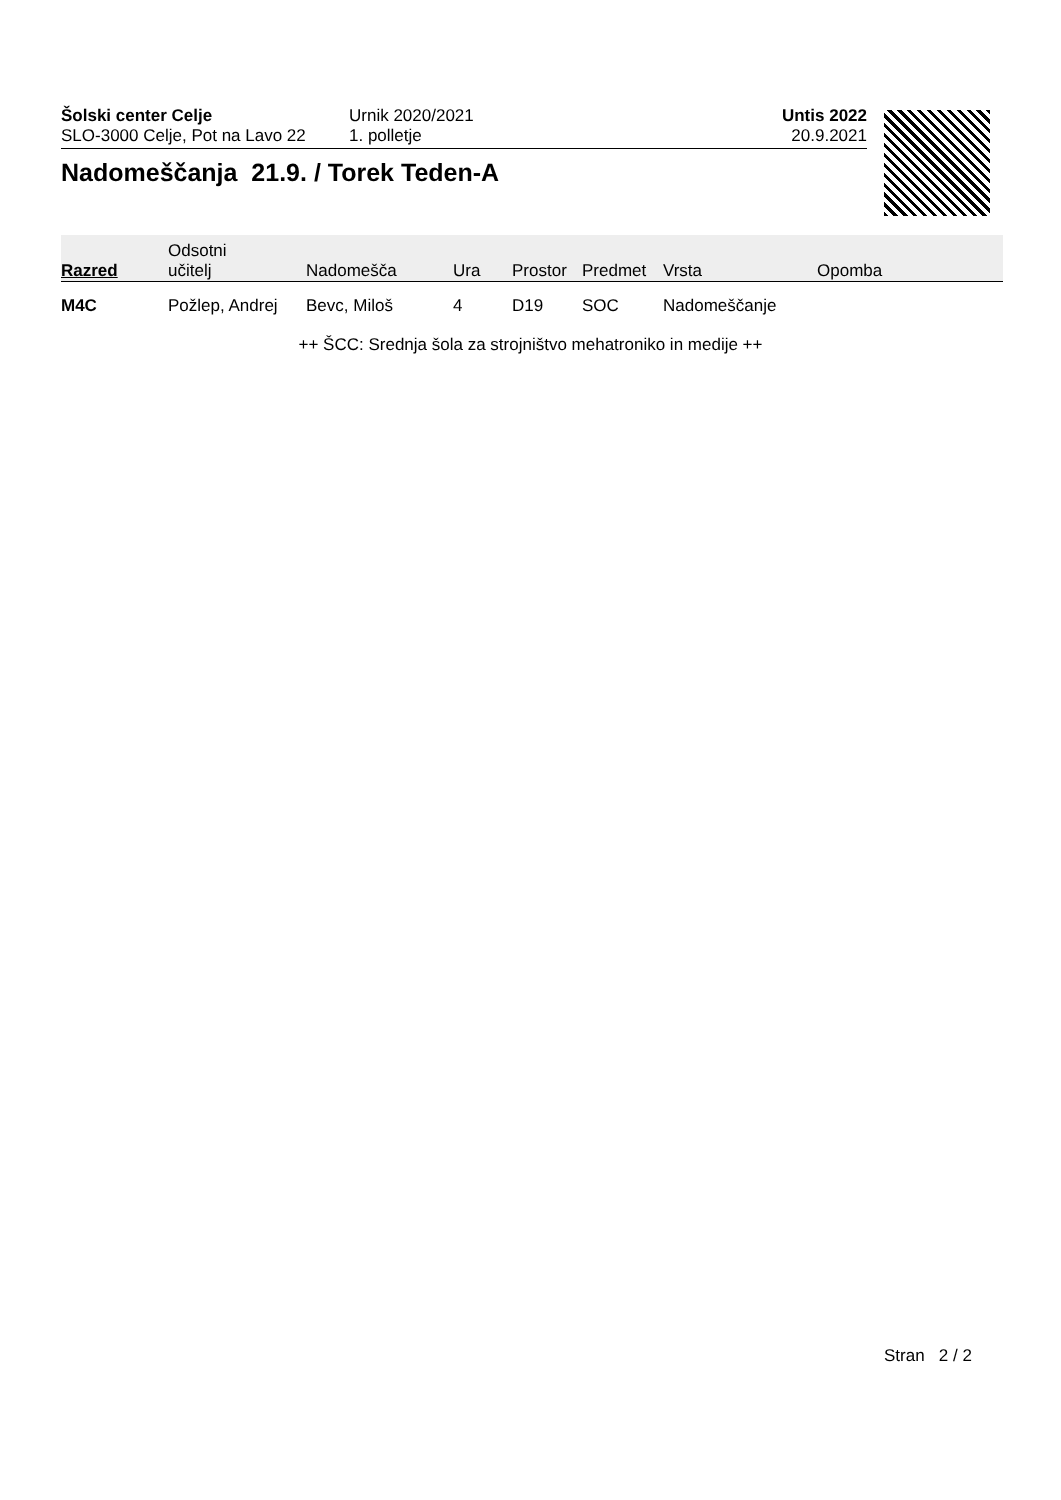Šolski center Celje
SLO-3000 Celje, Pot na Lavo 22
Urnik 2020/2021
1. polletje
Untis 2022
20.9.2021
Nadomeščanja 21.9. / Torek Teden-A
| Razred | Odsotni učitelj | Nadomešča | Ura | Prostor | Predmet | Vrsta | Opomba |
| --- | --- | --- | --- | --- | --- | --- | --- |
| M4C | Požlep, Andrej | Bevc, Miloš | 4 | D19 | SOC | Nadomeščanje | |
++ ŠCC: Srednja šola za strojništvo mehatroniko in medije ++
Stran 2 / 2